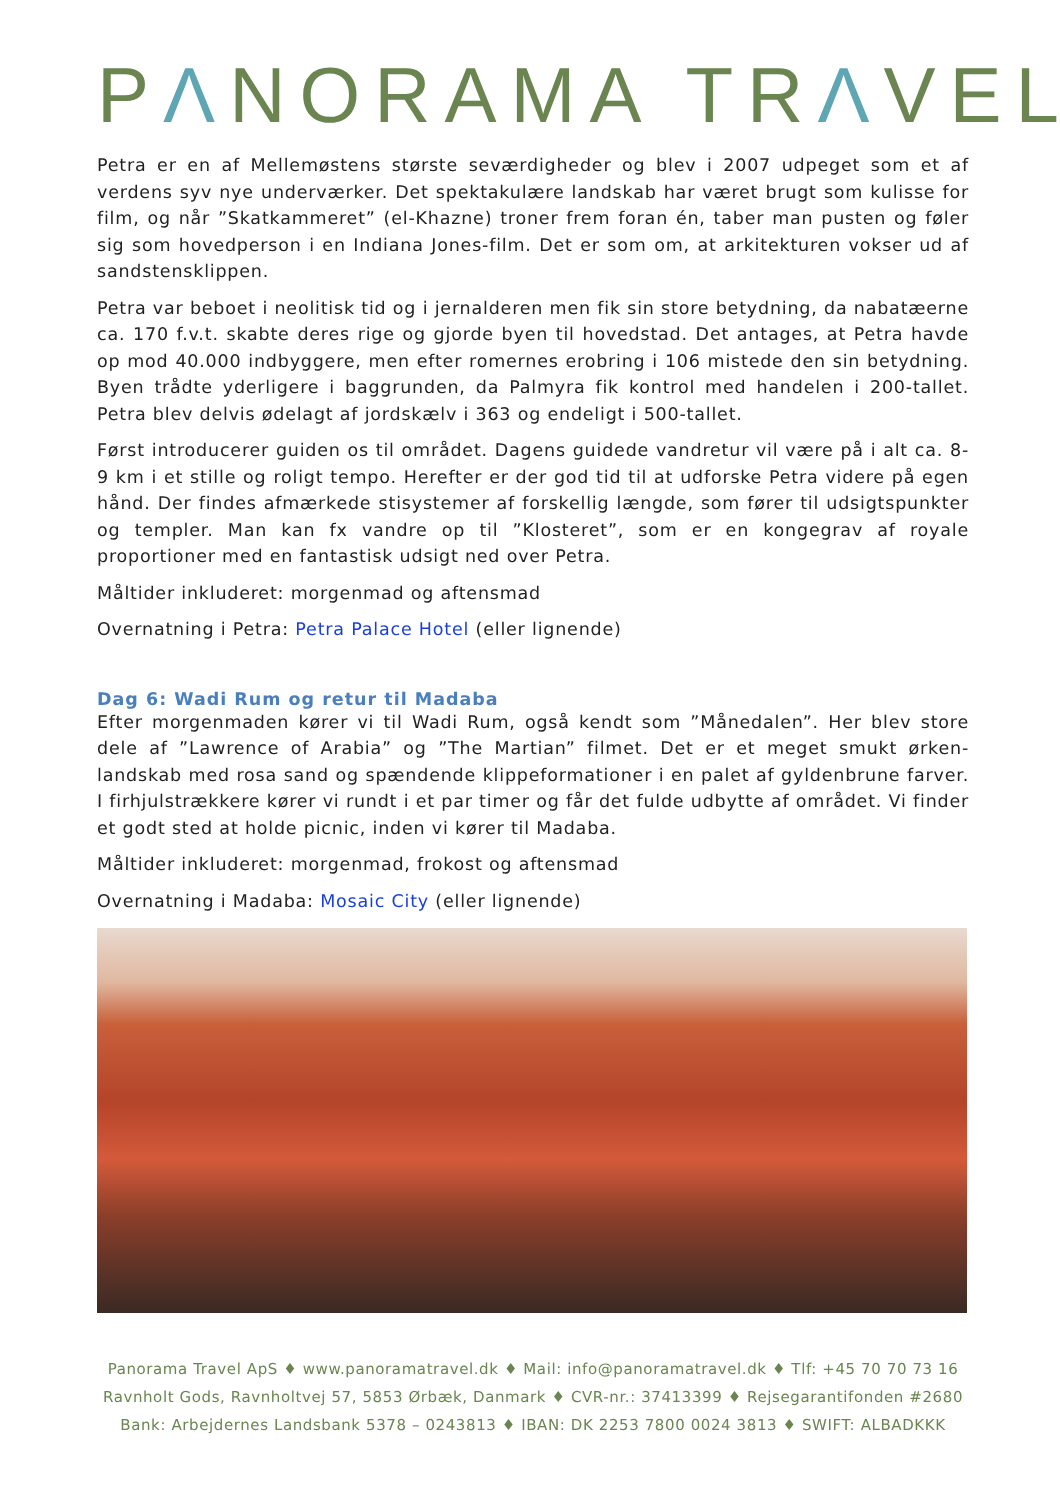PΛNORAMA TRΛVEL
Petra er en af Mellemøstens største seværdigheder og blev i 2007 udpeget som et af verdens syv nye underværker. Det spektakulære landskab har været brugt som kulisse for film, og når ”Skatkammeret” (el-Khazne) troner frem foran én, taber man pusten og føler sig som hovedperson i en Indiana Jones-film. Det er som om, at arkitekturen vokser ud af sandstensklippen.
Petra var beboet i neolitisk tid og i jernalderen men fik sin store betydning, da nabatæerne ca. 170 f.v.t. skabte deres rige og gjorde byen til hovedstad. Det antages, at Petra havde op mod 40.000 indbyggere, men efter romernes erobring i 106 mistede den sin betydning. Byen trådte yderligere i baggrunden, da Palmyra fik kontrol med handelen i 200-tallet. Petra blev delvis ødelagt af jordskælv i 363 og endeligt i 500-tallet.
Først introducerer guiden os til området. Dagens guidede vandretur vil være på i alt ca. 8-9 km i et stille og roligt tempo. Herefter er der god tid til at udforske Petra videre på egen hånd. Der findes afmærkede stisystemer af forskellig længde, som fører til udsigtspunkter og templer. Man kan fx vandre op til ”Klosteret”, som er en kongegrav af royale proportioner med en fantastisk udsigt ned over Petra.
Måltider inkluderet: morgenmad og aftensmad
Overnatning i Petra: Petra Palace Hotel (eller lignende)
Dag 6: Wadi Rum og retur til Madaba
Efter morgenmaden kører vi til Wadi Rum, også kendt som ”Månedalen”. Her blev store dele af ”Lawrence of Arabia” og ”The Martian” filmet. Det er et meget smukt ørken-landskab med rosa sand og spændende klippeformationer i en palet af gyldenbrune farver. I firhjulstrækkere kører vi rundt i et par timer og får det fulde udbytte af området. Vi finder et godt sted at holde picnic, inden vi kører til Madaba.
Måltider inkluderet: morgenmad, frokost og aftensmad
Overnatning i Madaba: Mosaic City (eller lignende)
Panorama Travel ApS ♦ www.panoramatravel.dk ♦ Mail: info@panoramatravel.dk ♦ Tlf: +45 70 70 73 16
Ravnholt Gods, Ravnholtvej 57, 5853 Ørbæk, Danmark ♦ CVR-nr.: 37413399 ♦ Rejsegarantifonden #2680
Bank: Arbejdernes Landsbank 5378 – 0243813 ♦ IBAN: DK 2253 7800 0024 3813 ♦ SWIFT: ALBADKKK